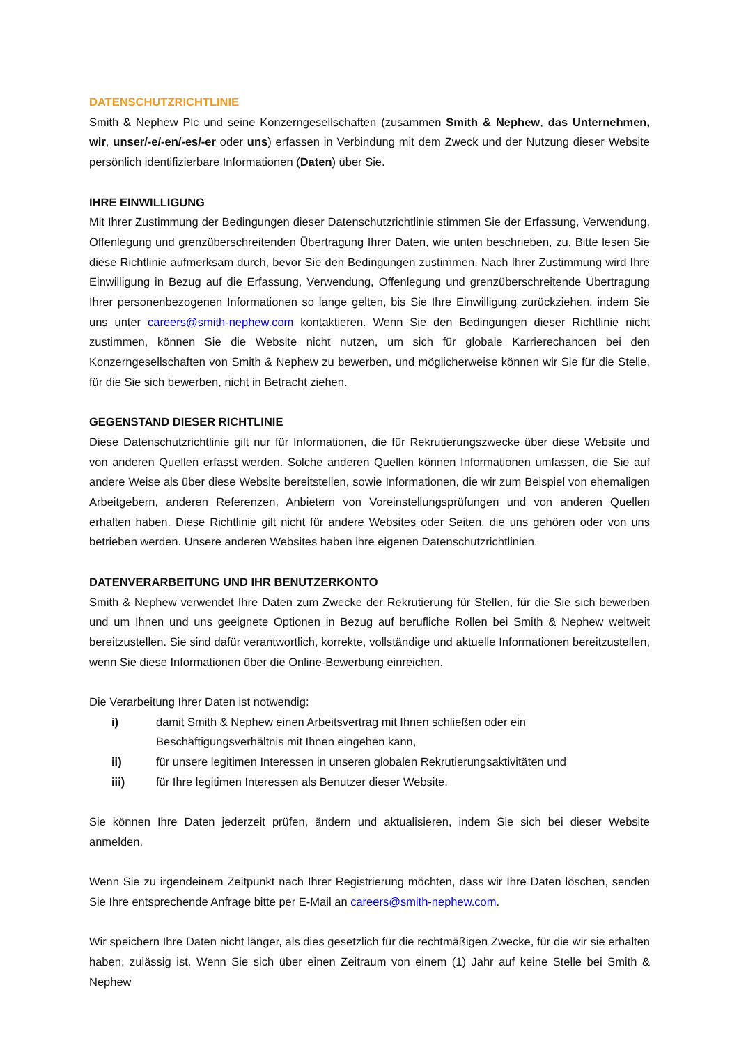DATENSCHUTZRICHTLINIE
Smith & Nephew Plc und seine Konzerngesellschaften (zusammen Smith & Nephew, das Unternehmen, wir, unser/-e/-en/-es/-er oder uns) erfassen in Verbindung mit dem Zweck und der Nutzung dieser Website persönlich identifizierbare Informationen (Daten) über Sie.
IHRE EINWILLIGUNG
Mit Ihrer Zustimmung der Bedingungen dieser Datenschutzrichtlinie stimmen Sie der Erfassung, Verwendung, Offenlegung und grenzüberschreitenden Übertragung Ihrer Daten, wie unten beschrieben, zu. Bitte lesen Sie diese Richtlinie aufmerksam durch, bevor Sie den Bedingungen zustimmen. Nach Ihrer Zustimmung wird Ihre Einwilligung in Bezug auf die Erfassung, Verwendung, Offenlegung und grenzüberschreitende Übertragung Ihrer personenbezogenen Informationen so lange gelten, bis Sie Ihre Einwilligung zurückziehen, indem Sie uns unter careers@smith-nephew.com kontaktieren. Wenn Sie den Bedingungen dieser Richtlinie nicht zustimmen, können Sie die Website nicht nutzen, um sich für globale Karrierechancen bei den Konzerngesellschaften von Smith & Nephew zu bewerben, und möglicherweise können wir Sie für die Stelle, für die Sie sich bewerben, nicht in Betracht ziehen.
GEGENSTAND DIESER RICHTLINIE
Diese Datenschutzrichtlinie gilt nur für Informationen, die für Rekrutierungszwecke über diese Website und von anderen Quellen erfasst werden. Solche anderen Quellen können Informationen umfassen, die Sie auf andere Weise als über diese Website bereitstellen, sowie Informationen, die wir zum Beispiel von ehemaligen Arbeitgebern, anderen Referenzen, Anbietern von Voreinstellungsprüfungen und von anderen Quellen erhalten haben. Diese Richtlinie gilt nicht für andere Websites oder Seiten, die uns gehören oder von uns betrieben werden. Unsere anderen Websites haben ihre eigenen Datenschutzrichtlinien.
DATENVERARBEITUNG UND IHR BENUTZERKONTO
Smith & Nephew verwendet Ihre Daten zum Zwecke der Rekrutierung für Stellen, für die Sie sich bewerben und um Ihnen und uns geeignete Optionen in Bezug auf berufliche Rollen bei Smith & Nephew weltweit bereitzustellen. Sie sind dafür verantwortlich, korrekte, vollständige und aktuelle Informationen bereitzustellen, wenn Sie diese Informationen über die Online-Bewerbung einreichen.
Die Verarbeitung Ihrer Daten ist notwendig:
i) damit Smith & Nephew einen Arbeitsvertrag mit Ihnen schließen oder ein Beschäftigungsverhältnis mit Ihnen eingehen kann,
ii) für unsere legitimen Interessen in unseren globalen Rekrutierungsaktivitäten und
iii) für Ihre legitimen Interessen als Benutzer dieser Website.
Sie können Ihre Daten jederzeit prüfen, ändern und aktualisieren, indem Sie sich bei dieser Website anmelden.
Wenn Sie zu irgendeinem Zeitpunkt nach Ihrer Registrierung möchten, dass wir Ihre Daten löschen, senden Sie Ihre entsprechende Anfrage bitte per E-Mail an careers@smith-nephew.com.
Wir speichern Ihre Daten nicht länger, als dies gesetzlich für die rechtmäßigen Zwecke, für die wir sie erhalten haben, zulässig ist. Wenn Sie sich über einen Zeitraum von einem (1) Jahr auf keine Stelle bei Smith & Nephew